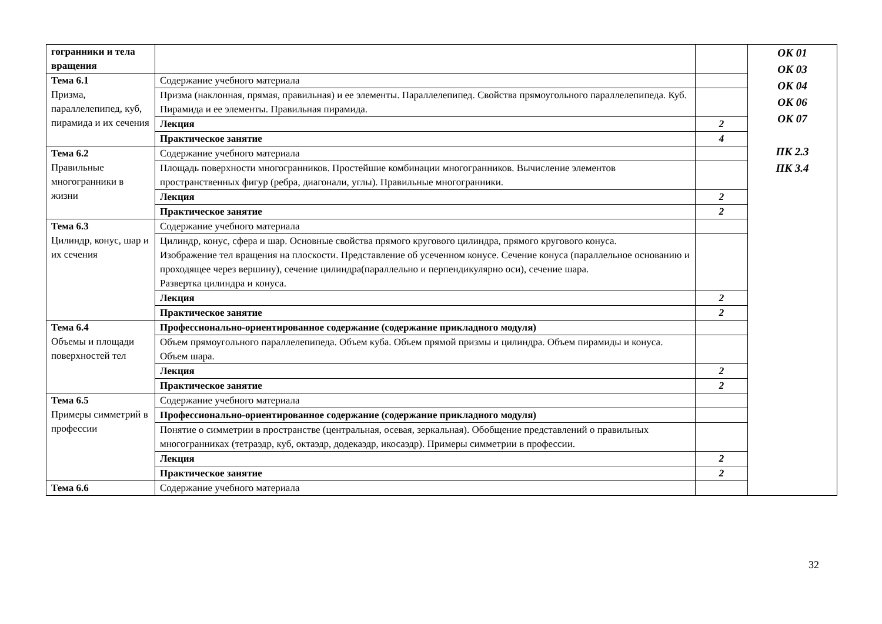| гогранники и тела вращения | | | ОК 01 ОК 03 ОК 04 ОК 06 ОК 07 ПК 2.3 ПК 3.4 |
| Тема 6.1 Призма, параллелепипед, куб, пирамида и их сечения | Содержание учебного материала | | |
| | Призма (наклонная, прямая, правильная) и ее элементы. Параллелепипед. Свойства прямоугольного параллелепипеда. Куб. Пирамида и ее элементы. Правильная пирамида. | | |
| | Лекция | 2 | |
| | Практическое занятие | 4 | |
| Тема 6.2 Правильные многогранники в жизни | Содержание учебного материала | | |
| | Площадь поверхности многогранников. Простейшие комбинации многогранников. Вычисление элементов пространственных фигур (ребра, диагонали, углы). Правильные многогранники. | | |
| | Лекция | 2 | |
| | Практическое занятие | 2 | |
| Тема 6.3 Цилиндр, конус, шар и их сечения | Содержание учебного материала | | |
| | Цилиндр, конус, сфера и шар. Основные свойства прямого кругового цилиндра, прямого кругового конуса. Изображение тел вращения на плоскости. Представление об усеченном конусе. Сечение конуса (параллельное основанию и проходящее через вершину), сечение цилиндра(параллельно и перпендикулярно оси), сечение шара. Развертка цилиндра и конуса. | | |
| | Лекция | 2 | |
| | Практическое занятие | 2 | |
| Тема 6.4 Объемы и площади поверхностей тел | Профессионально-ориентированное содержание (содержание прикладного модуля) | | |
| | Объем прямоугольного параллелепипеда. Объем куба. Объем прямой призмы и цилиндра. Объем пирамиды и конуса. Объем шара. | | |
| | Лекция | 2 | |
| | Практическое занятие | 2 | |
| Тема 6.5 Примеры симметрий в профессии | Содержание учебного материала | | |
| | Профессионально-ориентированное содержание (содержание прикладного модуля) | | |
| | Понятие о симметрии в пространстве (центральная, осевая, зеркальная). Обобщение представлений о правильных многогранниках (тетраэдр, куб, октаэдр, додекаэдр, икосаэдр). Примеры симметрии в профессии. | | |
| | Лекция | 2 | |
| | Практическое занятие | 2 | |
| Тема 6.6 | Содержание учебного материала | | |
32